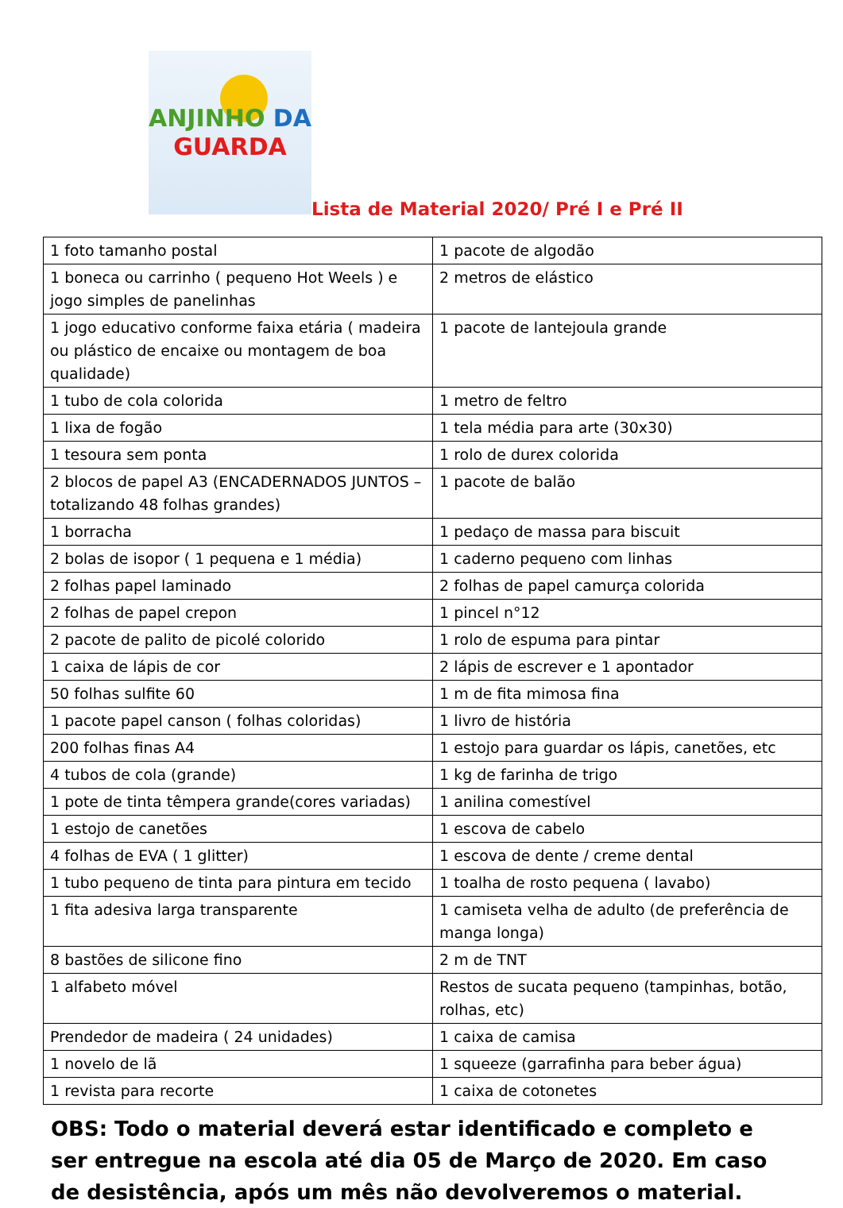ANJINHO DA
GUARDA
Lista de Material 2020/ Pré I e Pré II
| 1 foto tamanho postal | 1 pacote de algodão |
| 1 boneca ou carrinho ( pequeno Hot Weels ) e jogo simples de panelinhas | 2 metros de elástico |
| 1 jogo educativo conforme faixa etária ( madeira ou plástico de encaixe ou montagem de boa qualidade) | 1 pacote de lantejoula grande |
| 1 tubo de cola colorida | 1 metro de feltro |
| 1 lixa de fogão | 1 tela média para arte (30x30) |
| 1 tesoura sem ponta | 1 rolo de durex colorida |
| 2 blocos de papel A3 (ENCADERNADOS JUNTOS – totalizando 48 folhas grandes) | 1 pacote de balão |
| 1 borracha | 1 pedaço de massa para biscuit |
| 2 bolas de isopor ( 1 pequena e 1 média) | 1 caderno pequeno com linhas |
| 2 folhas papel laminado | 2 folhas de papel camurça colorida |
| 2 folhas de papel crepon | 1 pincel n°12 |
| 2 pacote de palito de picolé colorido | 1 rolo de espuma para pintar |
| 1 caixa de lápis de cor | 2 lápis de escrever e 1 apontador |
| 50 folhas sulfite 60 | 1 m de fita mimosa fina |
| 1 pacote papel canson ( folhas coloridas) | 1 livro de história |
| 200 folhas finas A4 | 1 estojo para guardar os lápis, canetões, etc |
| 4 tubos de cola (grande) | 1 kg de farinha de trigo |
| 1 pote de tinta têmpera grande(cores variadas) | 1 anilina comestível |
| 1 estojo de canetões | 1 escova de cabelo |
| 4 folhas de EVA ( 1 glitter) | 1 escova de dente / creme dental |
| 1 tubo pequeno de tinta para pintura em tecido | 1 toalha de rosto pequena ( lavabo) |
| 1 fita adesiva larga transparente | 1 camiseta velha de adulto (de preferência de manga longa) |
| 8 bastões de silicone fino | 2 m de TNT |
| 1 alfabeto móvel | Restos de sucata pequeno (tampinhas, botão, rolhas, etc) |
| Prendedor de madeira ( 24 unidades) | 1 caixa de camisa |
| 1 novelo de lã | 1 squeeze (garrafinha para beber água) |
| 1 revista para recorte | 1 caixa de cotonetes |
OBS: Todo o material deverá estar identificado e completo e ser entregue na escola até dia 05 de Março de 2020. Em caso de desistência, após um mês não devolveremos o material.